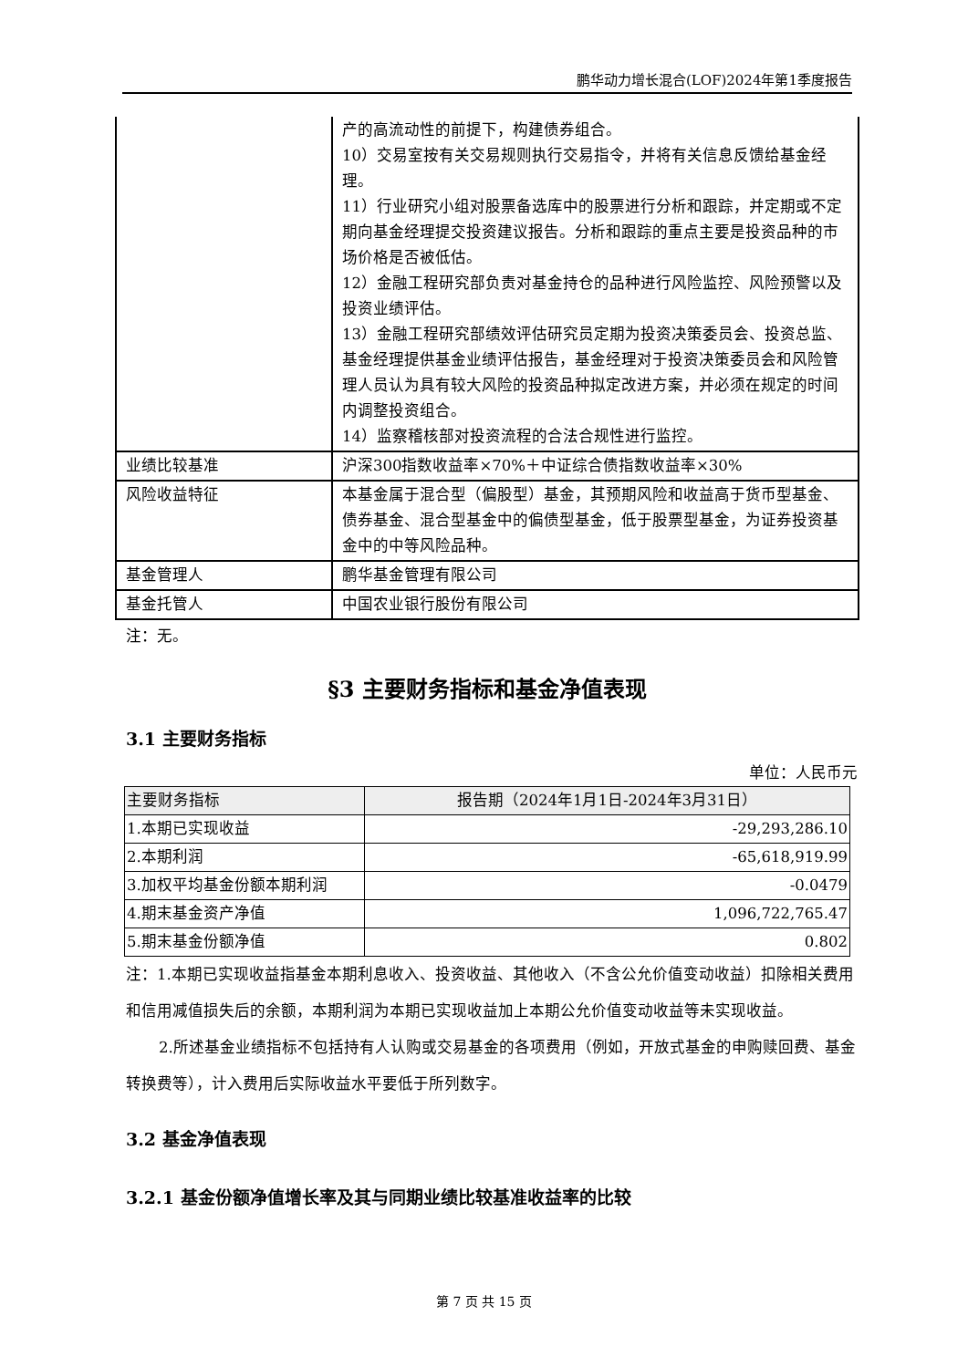鹏华动力增长混合(LOF)2024年第1季度报告
| | 产的高流动性的前提下，构建债券组合。 10）交易室按有关交易规则执行交易指令，并将有关信息反馈给基金经理。 11）行业研究小组对股票备选库中的股票进行分析和跟踪，并定期或不定期向基金经理提交投资建议报告。分析和跟踪的重点主要是投资品种的市场价格是否被低估。 12）金融工程研究部负责对基金持仓的品种进行风险监控、风险预警以及投资业绩评估。 13）金融工程研究部绩效评估研究员定期为投资决策委员会、投资总监、基金经理提供基金业绩评估报告，基金经理对于投资决策委员会和风险管理人员认为具有较大风险的投资品种拟定改进方案，并必须在规定的时间内调整投资组合。 14）监察稽核部对投资流程的合法合规性进行监控。 |
| 业绩比较基准 | 沪深300指数收益率×70%＋中证综合债指数收益率×30% |
| 风险收益特征 | 本基金属于混合型（偏股型）基金，其预期风险和收益高于货币型基金、债券基金、混合型基金中的偏债型基金，低于股票型基金，为证券投资基金中的中等风险品种。 |
| 基金管理人 | 鹏华基金管理有限公司 |
| 基金托管人 | 中国农业银行股份有限公司 |
注：无。
§3 主要财务指标和基金净值表现
3.1 主要财务指标
单位：人民币元
| 主要财务指标 | 报告期（2024年1月1日-2024年3月31日） |
| --- | --- |
| 1.本期已实现收益 | -29,293,286.10 |
| 2.本期利润 | -65,618,919.99 |
| 3.加权平均基金份额本期利润 | -0.0479 |
| 4.期末基金资产净值 | 1,096,722,765.47 |
| 5.期末基金份额净值 | 0.802 |
注：1.本期已实现收益指基金本期利息收入、投资收益、其他收入（不含公允价值变动收益）扣除相关费用和信用减值损失后的余额，本期利润为本期已实现收益加上本期公允价值变动收益等未实现收益。
2.所述基金业绩指标不包括持有人认购或交易基金的各项费用（例如，开放式基金的申购赎回费、基金转换费等），计入费用后实际收益水平要低于所列数字。
3.2 基金净值表现
3.2.1 基金份额净值增长率及其与同期业绩比较基准收益率的比较
第 7 页 共 15 页